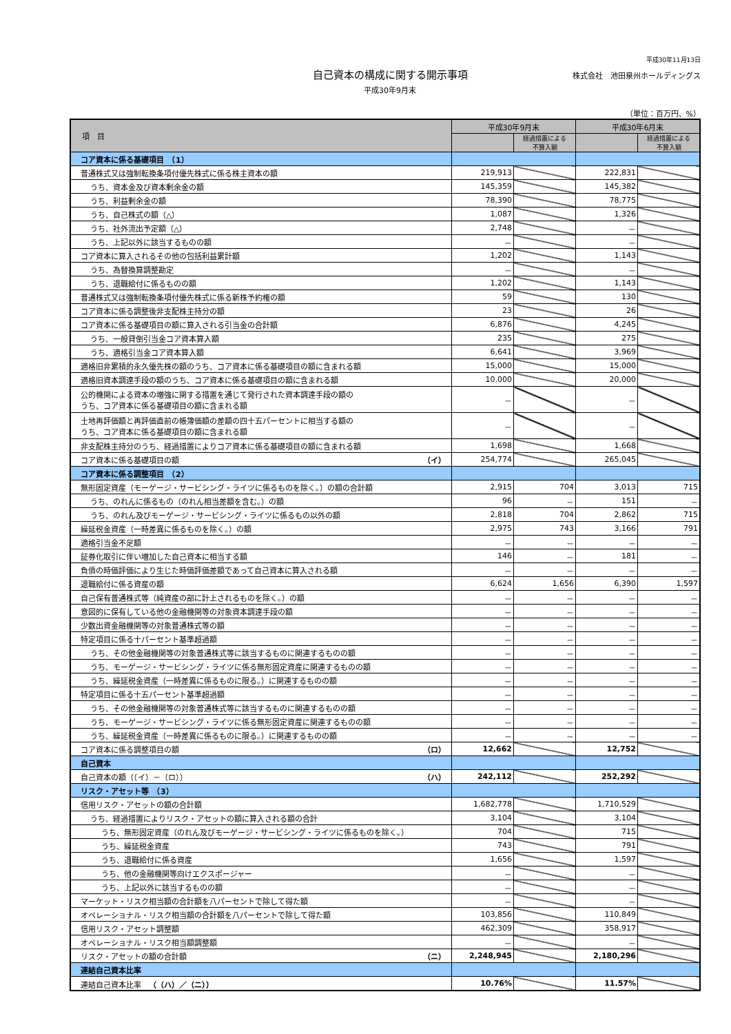平成30年11月13日
自己資本の構成に関する開示事項
平成30年9月末
株式会社　池田泉州ホールディングス
（単位：百万円、%）
| 項 目 | 平成30年9月末 | | 平成30年6月末 | |
| --- | --- | --- | --- | --- |
| | | 経過措置による 不算入額 | | 経過措置による 不算入額 |
| コア資本に係る基礎項目 （1） | | | | |
| 普通株式又は強制転換条項付優先株式に係る株主資本の額 | 219,913 | | 222,831 | |
| うち、資本金及び資本剰余金の額 | 145,359 | | 145,382 | |
| うち、利益剰余金の額 | 78,390 | | 78,775 | |
| うち、自己株式の額（△） | 1,087 | | 1,326 | |
| うち、社外流出予定額（△） | 2,748 | | － | |
| うち、上記以外に該当するものの額 | － | | － | |
| コア資本に算入されるその他の包括利益累計額 | 1,202 | | 1,143 | |
| うち、為替換算調整勘定 | － | | － | |
| うち、退職給付に係るものの額 | 1,202 | | 1,143 | |
| 普通株式又は強制転換条項付優先株式に係る新株予約権の額 | 59 | | 130 | |
| コア資本に係る調整後非支配株主持分の額 | 23 | | 26 | |
| コア資本に係る基礎項目の額に算入される引当金の合計額 | 6,876 | | 4,245 | |
| うち、一般貸倒引当金コア資本算入額 | 235 | | 275 | |
| うち、適格引当金コア資本算入額 | 6,641 | | 3,969 | |
| 適格旧非累積的永久優先株の額のうち、コア資本に係る基礎項目の額に含まれる額 | 15,000 | | 15,000 | |
| 適格旧資本調達手段の額のうち、コア資本に係る基礎項目の額に含まれる額 | 10,000 | | 20,000 | |
| 公的機関による資本の増強に関する措置を通じて発行された資本調達手段の額の うち、コア資本に係る基礎項目の額に含まれる額 | － | | － | |
| 土地再評価額と再評価直前の帳簿価額の差額の四十五パーセントに相当する額の うち、コア資本に係る基礎項目の額に含まれる額 | － | | － | |
| 非支配株主持分のうち、経過措置によりコア資本に係る基礎項目の額に含まれる額 | 1,698 | | 1,668 | |
| コア資本に係る基礎項目の額 （イ） | 254,774 | | 265,045 | |
| コア資本に係る調整項目 （2） | | | | |
| 無形固定資産（モーゲージ・サービシング・ライツに係るものを除く。）の額の合計額 | 2,915 | 704 | 3,013 | 715 |
| うち、のれんに係るもの（のれん相当差額を含む。）の額 | 96 | － | 151 | － |
| うち、のれん及びモーゲージ・サービシング・ライツに係るもの以外の額 | 2,818 | 704 | 2,862 | 715 |
| 繰延税金資産（一時差異に係るものを除く。）の額 | 2,975 | 743 | 3,166 | 791 |
| 適格引当金不足額 | － | － | － | － |
| 証券化取引に伴い増加した自己資本に相当する額 | 146 | － | 181 | － |
| 負債の時価評価により生じた時価評価差額であって自己資本に算入される額 | － | － | － | － |
| 退職給付に係る資産の額 | 6,624 | 1,656 | 6,390 | 1,597 |
| 自己保有普通株式等（純資産の部に計上されるものを除く。）の額 | － | － | － | － |
| 意図的に保有している他の金融機関等の対象資本調達手段の額 | － | － | － | － |
| 少数出資金融機関等の対象普通株式等の額 | － | － | － | － |
| 特定項目に係る十パーセント基準超過額 | － | － | － | － |
| うち、その他金融機関等の対象普通株式等に該当するものに関連するものの額 | － | － | － | － |
| うち、モーゲージ・サービシング・ライツに係る無形固定資産に関連するものの額 | － | － | － | － |
| うち、繰延税金資産（一時差異に係るものに限る。）に関連するものの額 | － | － | － | － |
| 特定項目に係る十五パーセント基準超過額 | － | － | － | － |
| うち、その他金融機関等の対象普通株式等に該当するものに関連するものの額 | － | － | － | － |
| うち、モーゲージ・サービシング・ライツに係る無形固定資産に関連するものの額 | － | － | － | － |
| うち、繰延税金資産（一時差異に係るものに限る。）に関連するものの額 | － | － | － | － |
| コア資本に係る調整項目の額 （ロ） | 12,662 | | 12,752 | |
| 自己資本 | | | | |
| 自己資本の額（（イ）－（ロ）） （ハ） | 242,112 | | 252,292 | |
| リスク・アセット等 （3） | | | | |
| 信用リスク・アセットの額の合計額 | 1,682,778 | | 1,710,529 | |
| うち、経過措置によりリスク・アセットの額に算入される額の合計 | 3,104 | | 3,104 | |
| うち、無形固定資産（のれん及びモーゲージ・サービシング・ライツに係るものを除く。） | 704 | | 715 | |
| うち、繰延税金資産 | 743 | | 791 | |
| うち、退職給付に係る資産 | 1,656 | | 1,597 | |
| うち、他の金融機関等向けエクスポージャー | － | | － | |
| うち、上記以外に該当するものの額 | － | | － | |
| マーケット・リスク相当額の合計額を八パーセントで除して得た額 | － | | － | |
| オペレーショナル・リスク相当額の合計額を八パーセントで除して得た額 | 103,856 | | 110,849 | |
| 信用リスク・アセット調整額 | 462,309 | | 358,917 | |
| オペレーショナル・リスク相当額調整額 | － | | － | |
| リスク・アセットの額の合計額 （ニ） | 2,248,945 | | 2,180,296 | |
| 連結自己資本比率 | | | | |
| 連結自己資本比率 （（ハ）／（ニ）） | 10.76% | | 11.57% | |